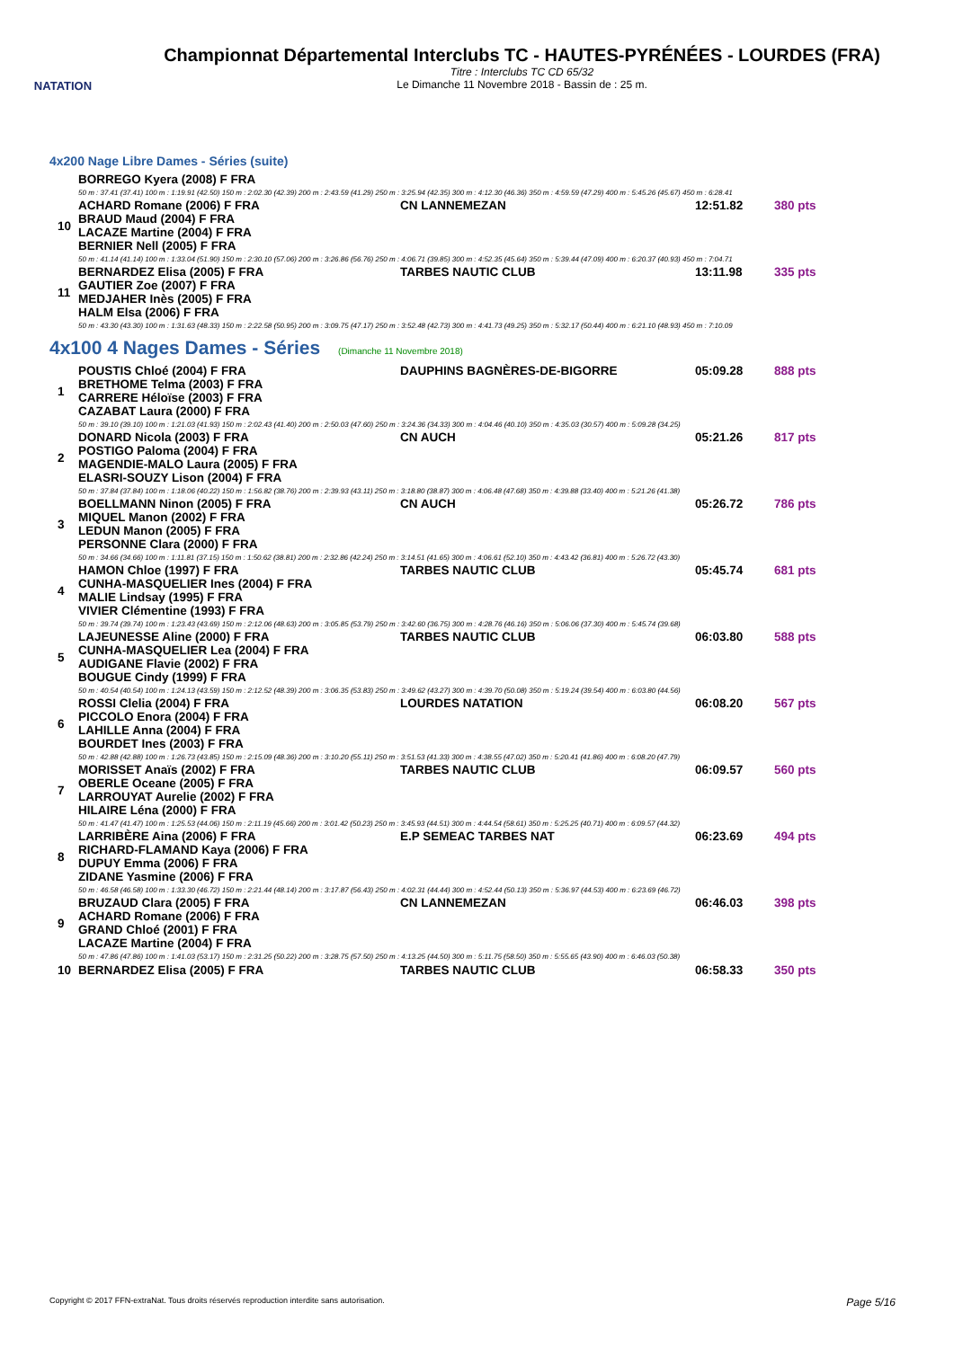NATATION
Championnat Départemental Interclubs TC - HAUTES-PYRÉNÉES - LOURDES (FRA)
Titre : Interclubs TC CD 65/32
Le Dimanche 11 Novembre 2018 - Bassin de : 25 m.
4x200 Nage Libre Dames - Séries (suite)
| | BORREGO Kyera (2008) F FRA | | | |
| | 50 m : 37.41 (37.41) 100 m : 1:19.91 (42.50) 150 m : 2:02.30 (42.39) 200 m : 2:43.59 (41.29) 250 m : 3:25.94 (42.35) 300 m : 4:12.30 (46.36) 350 m : 4:59.59 (47.29) 400 m : 5:45.26 (45.67) 450 m : 6:28.41 | | | |
| 10 | ACHARD Romane (2006) F FRA BRAUD Maud (2004) F FRA LACAZE Martine (2004) F FRA BERNIER Nell (2005) F FRA | CN LANNEMEZAN | 12:51.82 | 380 pts |
| | 50 m : 41.14 (41.14) 100 m : 1:33.04 (51.90) 150 m : 2:30.10 (57.06) 200 m : 3:26.86 (56.76) 250 m : 4:06.71 (39.85) 300 m : 4:52.35 (45.64) 350 m : 5:39.44 (47.09) 400 m : 6:20.37 (40.93) 450 m : 7:04.71 | | | |
| 11 | BERNARDEZ Elisa (2005) F FRA GAUTIER Zoe (2007) F FRA MEDJAHER Inès (2005) F FRA HALM Elsa (2006) F FRA | TARBES NAUTIC CLUB | 13:11.98 | 335 pts |
| | 50 m : 43.30 (43.30) 100 m : 1:31.63 (48.33) 150 m : 2:22.58 (50.95) 200 m : 3:09.75 (47.17) 250 m : 3:52.48 (42.73) 300 m : 4:41.73 (49.25) 350 m : 5:32.17 (50.44) 400 m : 6:21.10 (48.93) 450 m : 7:10.09 | | | |
4x100 4 Nages Dames - Séries (Dimanche 11 Novembre 2018)
| 1 | POUSTIS Chloé (2004) F FRA BRETHOME Telma (2003) F FRA CARRERE Héloïse (2003) F FRA CAZABAT Laura (2000) F FRA | DAUPHINS BAGNÈRES-DE-BIGORRE | 05:09.28 | 888 pts |
| | 50 m : 39.10 (39.10) 100 m : 1:21.03 (41.93) 150 m : 2:02.43 (41.40) 200 m : 2:50.03 (47.60) 250 m : 3:24.36 (34.33) 300 m : 4:04.46 (40.10) 350 m : 4:35.03 (30.57) 400 m : 5:09.28 (34.25) | | | |
| 2 | DONARD Nicola (2003) F FRA POSTIGO Paloma (2004) F FRA MAGENDIE-MALO Laura (2005) F FRA ELASRI-SOUZY Lison (2004) F FRA | CN AUCH | 05:21.26 | 817 pts |
| | 50 m : 37.84 (37.84) 100 m : 1:18.06 (40.22) 150 m : 1:56.82 (38.76) 200 m : 2:39.93 (43.11) 250 m : 3:18.80 (38.87) 300 m : 4:06.48 (47.68) 350 m : 4:39.88 (33.40) 400 m : 5:21.26 (41.38) | | | |
| 3 | BOELLMANN Ninon (2005) F FRA MIQUEL Manon (2002) F FRA LEDUN Manon (2005) F FRA PERSONNE Clara (2000) F FRA | CN AUCH | 05:26.72 | 786 pts |
| | 50 m : 34.66 (34.66) 100 m : 1:11.81 (37.15) 150 m : 1:50.62 (38.81) 200 m : 2:32.86 (42.24) 250 m : 3:14.51 (41.65) 300 m : 4:06.61 (52.10) 350 m : 4:43.42 (36.81) 400 m : 5:26.72 (43.30) | | | |
| 4 | HAMON Chloe (1997) F FRA CUNHA-MASQUELIER Ines (2004) F FRA MALIE Lindsay (1995) F FRA VIVIER Clémentine (1993) F FRA | TARBES NAUTIC CLUB | 05:45.74 | 681 pts |
| | 50 m : 39.74 (39.74) 100 m : 1:23.43 (43.69) 150 m : 2:12.06 (48.63) 200 m : 3:05.85 (53.79) 250 m : 3:42.60 (36.75) 300 m : 4:28.76 (46.16) 350 m : 5:06.06 (37.30) 400 m : 5:45.74 (39.68) | | | |
| 5 | LAJEUNESSE Aline (2000) F FRA CUNHA-MASQUELIER Lea (2004) F FRA AUDIGANE Flavie (2002) F FRA BOUGUE Cindy (1999) F FRA | TARBES NAUTIC CLUB | 06:03.80 | 588 pts |
| | 50 m : 40.54 (40.54) 100 m : 1:24.13 (43.59) 150 m : 2:12.52 (48.39) 200 m : 3:06.35 (53.83) 250 m : 3:49.62 (43.27) 300 m : 4:39.70 (50.08) 350 m : 5:19.24 (39.54) 400 m : 6:03.80 (44.56) | | | |
| 6 | ROSSI Clelia (2004) F FRA PICCOLO Enora (2004) F FRA LAHILLE Anna (2004) F FRA BOURDET Ines (2003) F FRA | LOURDES NATATION | 06:08.20 | 567 pts |
| | 50 m : 42.88 (42.88) 100 m : 1:26.73 (43.85) 150 m : 2:15.09 (48.36) 200 m : 3:10.20 (55.11) 250 m : 3:51.53 (41.33) 300 m : 4:38.55 (47.02) 350 m : 5:20.41 (41.86) 400 m : 6:08.20 (47.79) | | | |
| 7 | MORISSET Anaïs (2002) F FRA OBERLE Oceane (2005) F FRA LARROUYAT Aurelie (2002) F FRA HILAIRE Léna (2000) F FRA | TARBES NAUTIC CLUB | 06:09.57 | 560 pts |
| | 50 m : 41.47 (41.47) 100 m : 1:25.53 (44.06) 150 m : 2:11.19 (45.66) 200 m : 3:01.42 (50.23) 250 m : 3:45.93 (44.51) 300 m : 4:44.54 (58.61) 350 m : 5:25.25 (40.71) 400 m : 6:09.57 (44.32) | | | |
| 8 | LARRIBÈRE Aina (2006) F FRA RICHARD-FLAMAND Kaya (2006) F FRA DUPUY Emma (2006) F FRA ZIDANE Yasmine (2006) F FRA | E.P SEMEAC TARBES NAT | 06:23.69 | 494 pts |
| | 50 m : 46.58 (46.58) 100 m : 1:33.30 (46.72) 150 m : 2:21.44 (48.14) 200 m : 3:17.87 (56.43) 250 m : 4:02.31 (44.44) 300 m : 4:52.44 (50.13) 350 m : 5:36.97 (44.53) 400 m : 6:23.69 (46.72) | | | |
| 9 | BRUZAUD Clara (2005) F FRA ACHARD Romane (2006) F FRA GRAND Chloé (2001) F FRA LACAZE Martine (2004) F FRA | CN LANNEMEZAN | 06:46.03 | 398 pts |
| | 50 m : 47.86 (47.86) 100 m : 1:41.03 (53.17) 150 m : 2:31.25 (50.22) 200 m : 3:28.75 (57.50) 250 m : 4:13.25 (44.50) 300 m : 5:11.75 (58.50) 350 m : 5:55.65 (43.90) 400 m : 6:46.03 (50.38) | | | |
| 10 | BERNARDEZ Elisa (2005) F FRA | TARBES NAUTIC CLUB | 06:58.33 | 350 pts |
Copyright © 2017 FFN-extraNat. Tous droits réservés reproduction interdite sans autorisation. Page 5/16